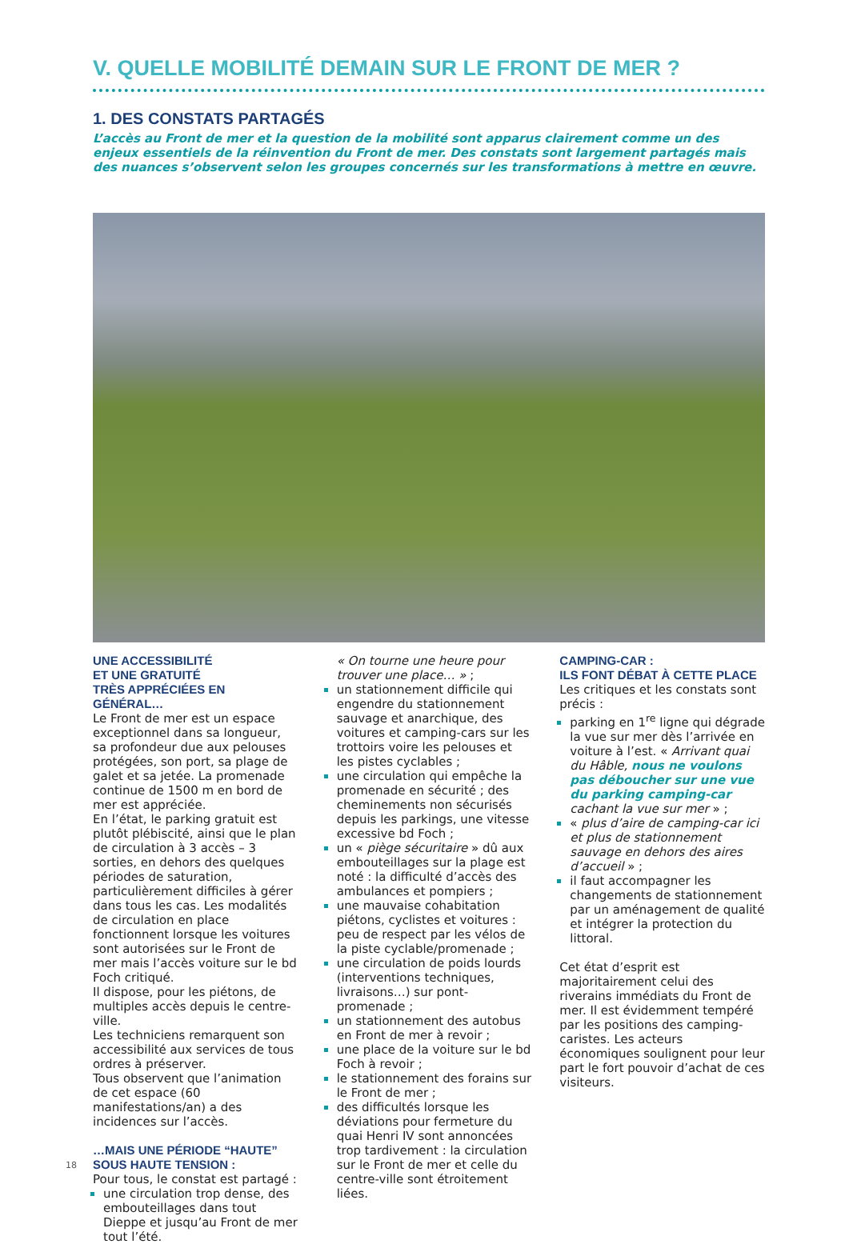V. QUELLE MOBILITÉ DEMAIN SUR LE FRONT DE MER ?
1. DES CONSTATS PARTAGÉS
L’accès au Front de mer et la question de la mobilité sont apparus clairement comme un des enjeux essentiels de la réinvention du Front de mer. Des constats sont largement partagés mais des nuances s’observent selon les groupes concernés sur les transformations à mettre en œuvre.
UNE ACCESSIBILITÉ
ET UNE GRATUITÉ
TRÈS APPRÉCIÉES EN GÉNÉRAL…
Le Front de mer est un espace exceptionnel dans sa longueur, sa profondeur due aux pelouses protégées, son port, sa plage de galet et sa jetée. La promenade continue de 1500 m en bord de mer est appréciée.
En l’état, le parking gratuit est plutôt plébiscité, ainsi que le plan de circulation à 3 accès – 3 sorties, en dehors des quelques périodes de saturation, particulièrement difficiles à gérer dans tous les cas. Les modalités de circulation en place fonctionnent lorsque les voitures sont autorisées sur le Front de mer mais l’accès voiture sur le bd Foch critiqué.
Il dispose, pour les piétons, de multiples accès depuis le centre-ville.
Les techniciens remarquent son accessibilité aux services de tous ordres à préserver.
Tous observent que l’animation de cet espace (60 manifestations/an) a des incidences sur l’accès.
…MAIS UNE PÉRIODE “HAUTE”
SOUS HAUTE TENSION :
Pour tous, le constat est partagé :
une circulation trop dense, des embouteillages dans tout Dieppe et jusqu’au Front de mer tout l’été.
« On tourne une heure pour trouver une place… » ;
un stationnement difficile qui engendre du stationnement sauvage et anarchique, des voitures et camping-cars sur les trottoirs voire les pelouses et les pistes cyclables ;
une circulation qui empêche la promenade en sécurité ; des cheminements non sécurisés depuis les parkings, une vitesse excessive bd Foch ;
un « piège sécuritaire » dû aux embouteillages sur la plage est noté : la difficulté d’accès des ambulances et pompiers ;
une mauvaise cohabitation piétons, cyclistes et voitures : peu de respect par les vélos de la piste cyclable/promenade ;
une circulation de poids lourds (interventions techniques, livraisons…) sur pont-promenade ;
un stationnement des autobus en Front de mer à revoir ;
une place de la voiture sur le bd Foch à revoir ;
le stationnement des forains sur le Front de mer ;
des difficultés lorsque les déviations pour fermeture du quai Henri IV sont annoncées trop tardivement : la circulation sur le Front de mer et celle du centre-ville sont étroitement liées.
CAMPING-CAR :
ILS FONT DÉBAT À CETTE PLACE
Les critiques et les constats sont précis :
parking en 1<sup>re</sup> ligne qui dégrade la vue sur mer dès l’arrivée en voiture à l’est. « Arrivant quai du Hâble, nous ne voulons pas déboucher sur une vue du parking camping-car cachant la vue sur mer » ;
« plus d’aire de camping-car ici et plus de stationnement sauvage en dehors des aires d’accueil » ;
il faut accompagner les changements de stationnement par un aménagement de qualité et intégrer la protection du littoral.
Cet état d’esprit est majoritairement celui des riverains immédiats du Front de mer. Il est évidemment tempéré par les positions des camping-caristes. Les acteurs économiques soulignent pour leur part le fort pouvoir d’achat de ces visiteurs.
18